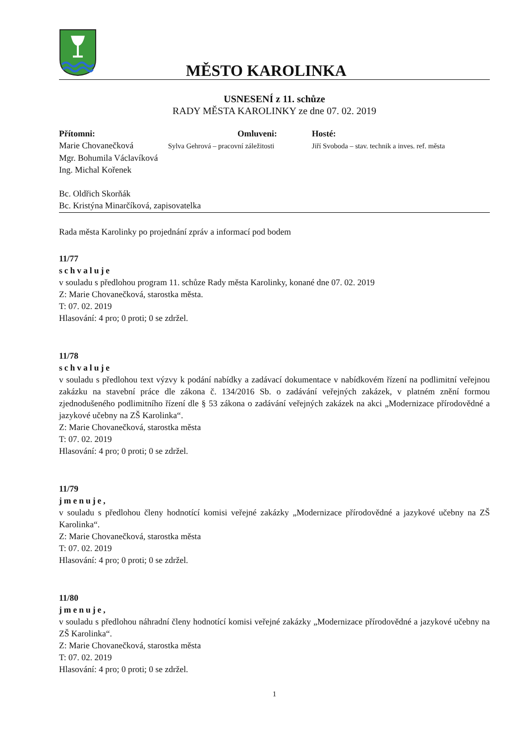MĚSTO KAROLINKA
USNESENÍ z 11. schůze
RADY MĚSTA KAROLINKY ze dne 07. 02. 2019
Přítomni:
Marie Chovanečková
Omluveni:
Sylva Gehrová – pracovní záležitosti
Hosté:
Jiří Svoboda – stav. technik a inves. ref. města
Mgr. Bohumila Václavíková
Ing. Michal Kořenek
Bc. Oldřich Skorňák
Bc. Kristýna Minarčíková, zapisovatelka
Rada města Karolinky po projednání zpráv a informací pod bodem
11/77
schvaluje
v souladu s předlohou program 11. schůze Rady města Karolinky, konané dne 07. 02. 2019
Z: Marie Chovanečková, starostka města.
T: 07. 02. 2019
Hlasování: 4 pro; 0 proti; 0 se zdržel.
11/78
schvaluje
v souladu s předlohou text výzvy k podání nabídky a zadávací dokumentace v nabídkovém řízení na podlimitní veřejnou zakázku na stavební práce dle zákona č. 134/2016 Sb. o zadávání veřejných zakázek, v platném znění formou zjednodušeného podlimitního řízení dle § 53 zákona o zadávání veřejných zakázek na akci „Modernizace přírodovědné a jazykové učebny na ZŠ Karolinka“.
Z: Marie Chovanečková, starostka města
T: 07. 02. 2019
Hlasování: 4 pro; 0 proti; 0 se zdržel.
11/79
jmenuje,
v souladu s předlohou členy hodnotící komisi veřejné zakázky „Modernizace přírodovědné a jazykové učebny na ZŠ Karolinka“.
Z: Marie Chovanečková, starostka města
T: 07. 02. 2019
Hlasování: 4 pro; 0 proti; 0 se zdržel.
11/80
jmenuje,
v souladu s předlohou náhradní členy hodnotící komisi veřejné zakázky „Modernizace přírodovědné a jazykové učebny na ZŠ Karolinka“.
Z: Marie Chovanečková, starostka města
T: 07. 02. 2019
Hlasování: 4 pro; 0 proti; 0 se zdržel.
1